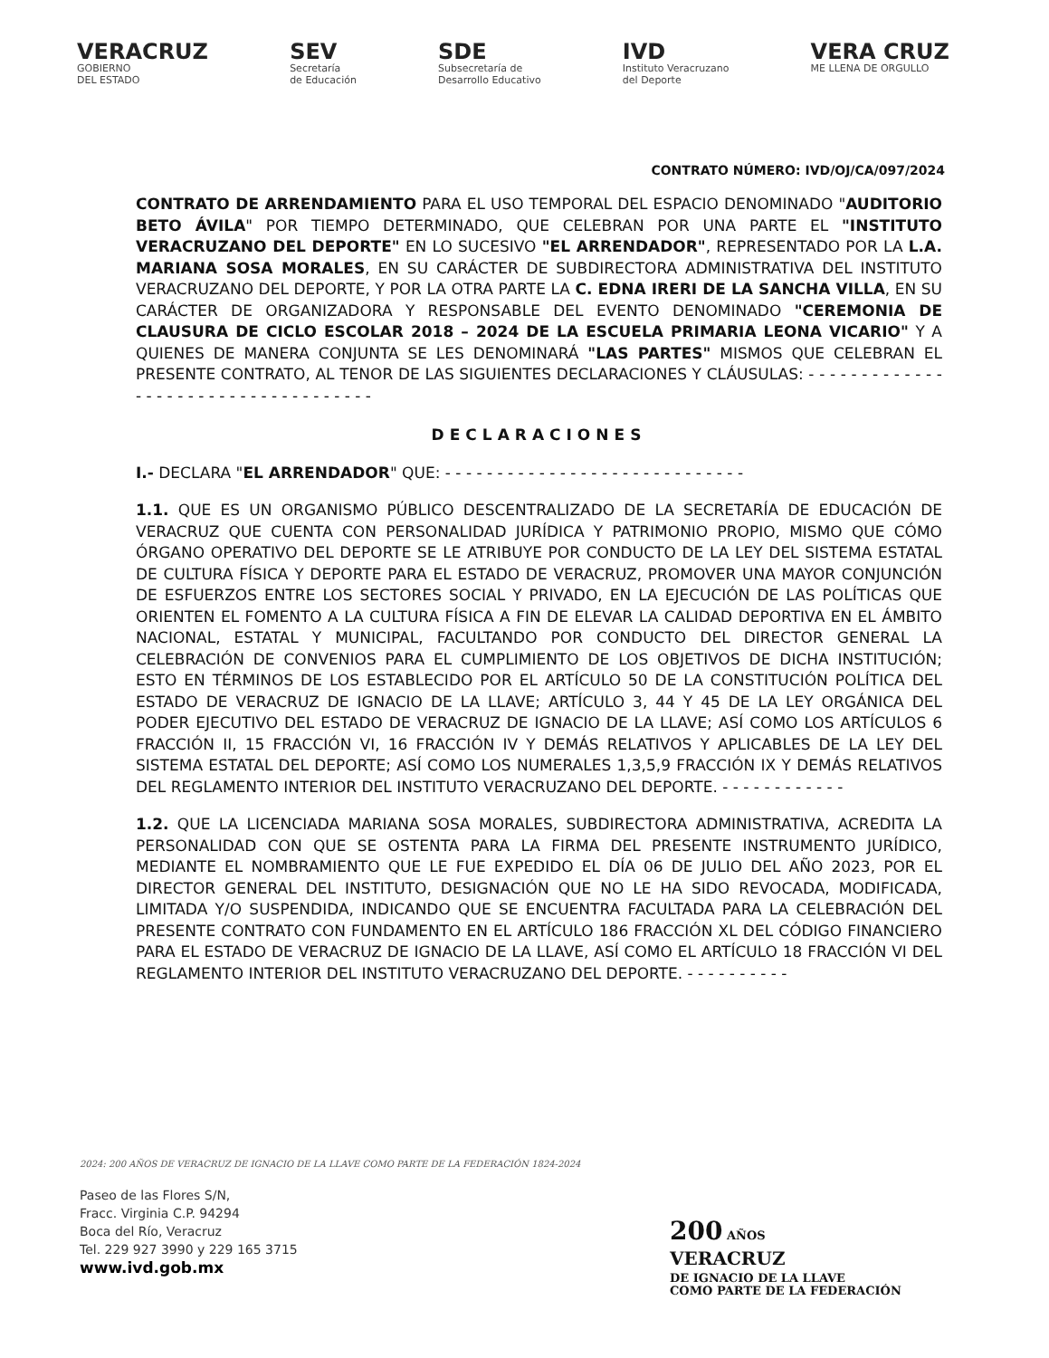VERACRUZ
GOBIERNO
DEL ESTADO
SEV
Secretaría
de Educación
SDE
Subsecretaría de
Desarrollo Educativo
IVD
Instituto Veracruzano
del Deporte
VERA CRUZ
ME LLENA DE ORGULLO
CONTRATO NÚMERO: IVD/OJ/CA/097/2024
CONTRATO DE ARRENDAMIENTO PARA EL USO TEMPORAL DEL ESPACIO DENOMINADO "AUDITORIO BETO ÁVILA" POR TIEMPO DETERMINADO, QUE CELEBRAN POR UNA PARTE EL "INSTITUTO VERACRUZANO DEL DEPORTE" EN LO SUCESIVO "EL ARRENDADOR", REPRESENTADO POR LA L.A. MARIANA SOSA MORALES, EN SU CARÁCTER DE SUBDIRECTORA ADMINISTRATIVA DEL INSTITUTO VERACRUZANO DEL DEPORTE, Y POR LA OTRA PARTE LA C. EDNA IRERI DE LA SANCHA VILLA, EN SU CARÁCTER DE ORGANIZADORA Y RESPONSABLE DEL EVENTO DENOMINADO "CEREMONIA DE CLAUSURA DE CICLO ESCOLAR 2018 – 2024 DE LA ESCUELA PRIMARIA LEONA VICARIO" Y A QUIENES DE MANERA CONJUNTA SE LES DENOMINARÁ "LAS PARTES" MISMOS QUE CELEBRAN EL PRESENTE CONTRATO, AL TENOR DE LAS SIGUIENTES DECLARACIONES Y CLÁUSULAS: - - - - - - - - - - - - - - - - - - - - - - - - - - - - - - - - - - - -
DECLARACIONES
I.- DECLARA "EL ARRENDADOR" QUE: - - - - - - - - - - - - - - - - - - - - - - - - - - - - -
1.1. QUE ES UN ORGANISMO PÚBLICO DESCENTRALIZADO DE LA SECRETARÍA DE EDUCACIÓN DE VERACRUZ QUE CUENTA CON PERSONALIDAD JURÍDICA Y PATRIMONIO PROPIO, MISMO QUE CÓMO ÓRGANO OPERATIVO DEL DEPORTE SE LE ATRIBUYE POR CONDUCTO DE LA LEY DEL SISTEMA ESTATAL DE CULTURA FÍSICA Y DEPORTE PARA EL ESTADO DE VERACRUZ, PROMOVER UNA MAYOR CONJUNCIÓN DE ESFUERZOS ENTRE LOS SECTORES SOCIAL Y PRIVADO, EN LA EJECUCIÓN DE LAS POLÍTICAS QUE ORIENTEN EL FOMENTO A LA CULTURA FÍSICA A FIN DE ELEVAR LA CALIDAD DEPORTIVA EN EL ÁMBITO NACIONAL, ESTATAL Y MUNICIPAL, FACULTANDO POR CONDUCTO DEL DIRECTOR GENERAL LA CELEBRACIÓN DE CONVENIOS PARA EL CUMPLIMIENTO DE LOS OBJETIVOS DE DICHA INSTITUCIÓN; ESTO EN TÉRMINOS DE LOS ESTABLECIDO POR EL ARTÍCULO 50 DE LA CONSTITUCIÓN POLÍTICA DEL ESTADO DE VERACRUZ DE IGNACIO DE LA LLAVE; ARTÍCULO 3, 44 Y 45 DE LA LEY ORGÁNICA DEL PODER EJECUTIVO DEL ESTADO DE VERACRUZ DE IGNACIO DE LA LLAVE; ASÍ COMO LOS ARTÍCULOS 6 FRACCIÓN II, 15 FRACCIÓN VI, 16 FRACCIÓN IV Y DEMÁS RELATIVOS Y APLICABLES DE LA LEY DEL SISTEMA ESTATAL DEL DEPORTE; ASÍ COMO LOS NUMERALES 1,3,5,9 FRACCIÓN IX Y DEMÁS RELATIVOS DEL REGLAMENTO INTERIOR DEL INSTITUTO VERACRUZANO DEL DEPORTE. - - - - - - - - - - - -
1.2. QUE LA LICENCIADA MARIANA SOSA MORALES, SUBDIRECTORA ADMINISTRATIVA, ACREDITA LA PERSONALIDAD CON QUE SE OSTENTA PARA LA FIRMA DEL PRESENTE INSTRUMENTO JURÍDICO, MEDIANTE EL NOMBRAMIENTO QUE LE FUE EXPEDIDO EL DÍA 06 DE JULIO DEL AÑO 2023, POR EL DIRECTOR GENERAL DEL INSTITUTO, DESIGNACIÓN QUE NO LE HA SIDO REVOCADA, MODIFICADA, LIMITADA Y/O SUSPENDIDA, INDICANDO QUE SE ENCUENTRA FACULTADA PARA LA CELEBRACIÓN DEL PRESENTE CONTRATO CON FUNDAMENTO EN EL ARTÍCULO 186 FRACCIÓN XL DEL CÓDIGO FINANCIERO PARA EL ESTADO DE VERACRUZ DE IGNACIO DE LA LLAVE, ASÍ COMO EL ARTÍCULO 18 FRACCIÓN VI DEL REGLAMENTO INTERIOR DEL INSTITUTO VERACRUZANO DEL DEPORTE. - - - - - - - - - -
2024: 200 AÑOS DE VERACRUZ DE IGNACIO DE LA LLAVE COMO PARTE DE LA FEDERACIÓN 1824-2024
Paseo de las Flores S/N,
Fracc. Virginia C.P. 94294
Boca del Río, Veracruz
Tel. 229 927 3990 y 229 165 3715
www.ivd.gob.mx
200 AÑOS
VERACRUZ
DE IGNACIO DE LA LLAVE
COMO PARTE DE LA FEDERACIÓN